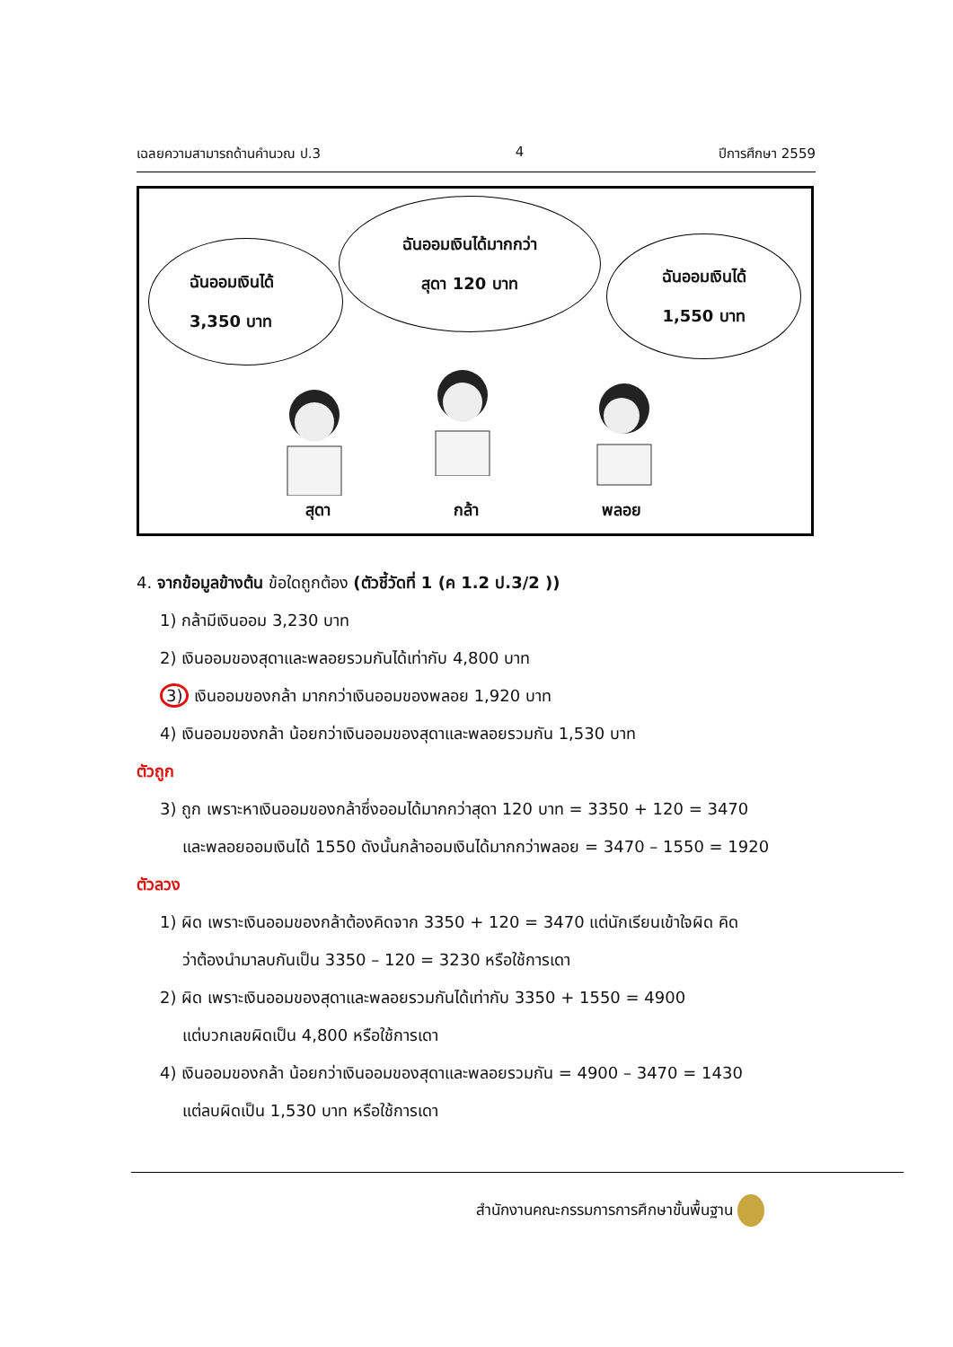เฉลยความสามารถด้านคำนวณ ป.3 4 ปีการศึกษา 2559
ฉันออมเงินได้
3,350 บาท
ฉันออมเงินได้มากกว่า
สุดา 120 บาท
ฉันออมเงินได้
1,550 บาท
สุดา กล้า พลอย
4. จากข้อมูลข้างต้น ข้อใดถูกต้อง (ตัวชี้วัดที่ 1 (ค 1.2 ป.3/2 ))
1) กล้ามีเงินออม 3,230 บาท
2) เงินออมของสุดาและพลอยรวมกันได้เท่ากับ 4,800 บาท
3) เงินออมของกล้า มากกว่าเงินออมของพลอย 1,920 บาท
4) เงินออมของกล้า น้อยกว่าเงินออมของสุดาและพลอยรวมกัน 1,530 บาท
ตัวถูก
3) ถูก เพราะหาเงินออมของกล้าซึ่งออมได้มากกว่าสุดา 120 บาท = 3350 + 120 = 3470
และพลอยออมเงินได้ 1550 ดังนั้นกล้าออมเงินได้มากกว่าพลอย = 3470 – 1550 = 1920
ตัวลวง
1) ผิด เพราะเงินออมของกล้าต้องคิดจาก 3350 + 120 = 3470 แต่นักเรียนเข้าใจผิด คิด
ว่าต้องนำมาลบกันเป็น 3350 – 120 = 3230 หรือใช้การเดา
2) ผิด เพราะเงินออมของสุดาและพลอยรวมกันได้เท่ากับ 3350 + 1550 = 4900
แต่บวกเลขผิดเป็น 4,800 หรือใช้การเดา
4) เงินออมของกล้า น้อยกว่าเงินออมของสุดาและพลอยรวมกัน = 4900 – 3470 = 1430
แต่ลบผิดเป็น 1,530 บาท หรือใช้การเดา
สำนักงานคณะกรรมการการศึกษาขั้นพื้นฐาน